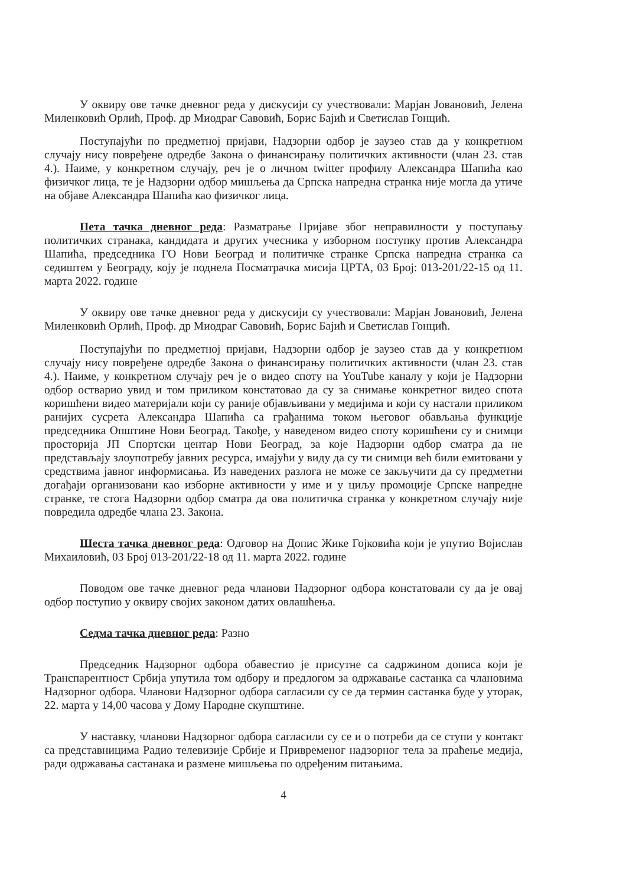У оквиру ове тачке дневног реда у дискусији су учествовали: Марјан Јовановић, Јелена Миленковић Орлић, Проф. др Миодраг Савовић, Борис Бајић и Светислав Гонцић.
Поступајући по предметној пријави, Надзорни одбор је заузео став да у конкретном случају нису повређене одредбе Закона о финансирању политичких активности (члан 23. став 4.). Наиме, у конкретном случају, реч је о личном twitter профилу Александра Шапића као физичког лица, те је Надзорни одбор мишљења да Српска напредна странка није могла да утиче на објаве Александра Шапића као физичког лица.
Пета тачка дневног реда: Разматрање Пријаве због неправилности у поступању политичких странака, кандидата и других учесника у изборном поступку против Александра Шапића, председника ГО Нови Београд и политичке странке Српска напредна странка са седиштем у Београду, коју је поднела Посматрачка мисија ЦРТА, 03 Број: 013-201/22-15 од 11. марта 2022. године
У оквиру ове тачке дневног реда у дискусији су учествовали: Марјан Јовановић, Јелена Миленковић Орлић, Проф. др Миодраг Савовић, Борис Бајић и Светислав Гонцић.
Поступајући по предметној пријави, Надзорни одбор је заузео став да у конкретном случају нису повређене одредбе Закона о финансирању политичких активности (члан 23. став 4.). Наиме, у конкретном случају реч је о видео споту на YouTube каналу у који је Надзорни одбор остварио увид и том приликом констатовао да су за снимање конкретног видео спота коришћени видео материјали који су раније објављивани у медијима и који су настали приликом ранијих сусрета Александра Шапића са грађанима током његовог обављања функције председника Општине Нови Београд. Такође, у наведеном видео споту коришћени су и снимци просторија ЈП Спортски центар Нови Београд, за које Надзорни одбор сматра да не представљају злоупотребу јавних ресурса, имајући у виду да су ти снимци већ били емитовани у средствима јавног информисања. Из наведених разлога не може се закључити да су предметни догађаји организовани као изборне активности у име и у циљу промоције Српске напредне странке, те стога Надзорни одбор сматра да ова политичка странка у конкретном случају није повредила одредбе члана 23. Закона.
Шеста тачка дневног реда: Одговор на Допис Жике Гојковића који је упутио Војислав Михаиловић, 03 Број 013-201/22-18 од 11. марта 2022. године
Поводом ове тачке дневног реда чланови Надзорног одбора констатовали су да је овај одбор поступио у оквиру својих законом датих овлашћења.
Седма тачка дневног реда: Разно
Председник Надзорног одбора обавестио је присутне са садржином дописа који је Транспарентност Србија упутила том одбору и предлогом за одржавање састанка са члановима Надзорног одбора. Чланови Надзорног одбора сагласили су се да термин састанка буде у уторак, 22. марта у 14,00 часова у Дому Народне скупштине.
У наставку, чланови Надзорног одбора сагласили су се и о потреби да се ступи у контакт са представницима Радио телевизије Србије и Привременог надзорног тела за праћење медија, ради одржавања састанака и размене мишљења по одређеним питањима.
4